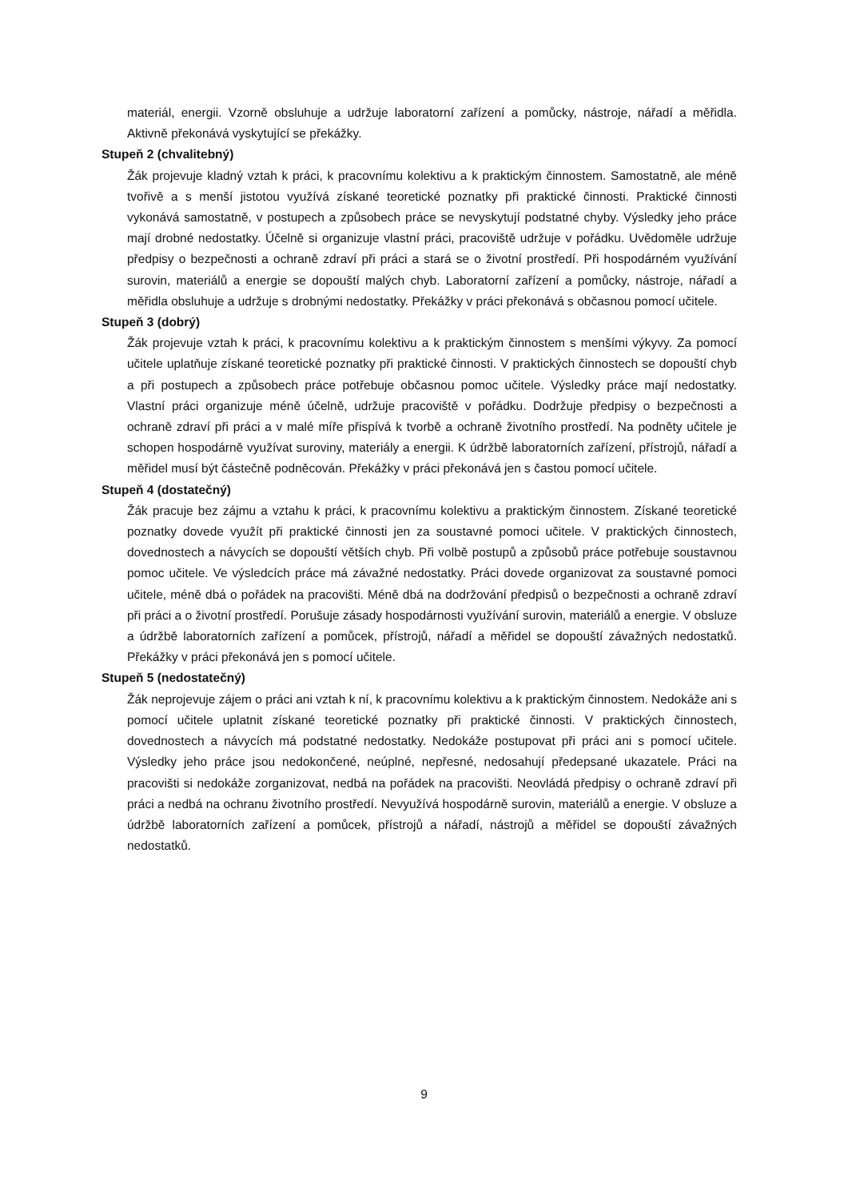materiál, energii. Vzorně obsluhuje a udržuje laboratorní zařízení a pomůcky, nástroje, nářadí a měřidla. Aktivně překonává vyskytující se překážky.
Stupeň 2 (chvalitebný)
Žák projevuje kladný vztah k práci, k pracovnímu kolektivu a k praktickým činnostem. Samostatně, ale méně tvořivě a s menší jistotou využívá získané teoretické poznatky při praktické činnosti. Praktické činnosti vykonává samostatně, v postupech a způsobech práce se nevyskytují podstatné chyby. Výsledky jeho práce mají drobné nedostatky. Účelně si organizuje vlastní práci, pracoviště udržuje v pořádku. Uvědoměle udržuje předpisy o bezpečnosti a ochraně zdraví při práci a stará se o životní prostředí. Při hospodárném využívání surovin, materiálů a energie se dopouští malých chyb. Laboratorní zařízení a pomůcky, nástroje, nářadí a měřidla obsluhuje a udržuje s drobnými nedostatky. Překážky v práci překonává s občasnou pomocí učitele.
Stupeň 3 (dobrý)
Žák projevuje vztah k práci, k pracovnímu kolektivu a k praktickým činnostem s menšími výkyvy. Za pomocí učitele uplatňuje získané teoretické poznatky při praktické činnosti. V praktických činnostech se dopouští chyb a při postupech a způsobech práce potřebuje občasnou pomoc učitele. Výsledky práce mají nedostatky. Vlastní práci organizuje méně účelně, udržuje pracoviště v pořádku. Dodržuje předpisy o bezpečnosti a ochraně zdraví při práci a v malé míře přispívá k tvorbě a ochraně životního prostředí. Na podněty učitele je schopen hospodárně využívat suroviny, materiály a energii. K údržbě laboratorních zařízení, přístrojů, nářadí a měřidel musí být částečně podněcován. Překážky v práci překonává jen s častou pomocí učitele.
Stupeň 4 (dostatečný)
Žák pracuje bez zájmu a vztahu k práci, k pracovnímu kolektivu a praktickým činnostem. Získané teoretické poznatky dovede využít při praktické činnosti jen za soustavné pomoci učitele. V praktických činnostech, dovednostech a návycích se dopouští větších chyb. Při volbě postupů a způsobů práce potřebuje soustavnou pomoc učitele. Ve výsledcích práce má závažné nedostatky. Práci dovede organizovat za soustavné pomoci učitele, méně dbá o pořádek na pracovišti. Méně dbá na dodržování předpisů o bezpečnosti a ochraně zdraví při práci a o životní prostředí. Porušuje zásady hospodárnosti využívání surovin, materiálů a energie. V obsluze a údržbě laboratorních zařízení a pomůcek, přístrojů, nářadí a měřidel se dopouští závažných nedostatků. Překážky v práci překonává jen s pomocí učitele.
Stupeň 5 (nedostatečný)
Žák neprojevuje zájem o práci ani vztah k ní, k pracovnímu kolektivu a k praktickým činnostem. Nedokáže ani s pomocí učitele uplatnit získané teoretické poznatky při praktické činnosti. V praktických činnostech, dovednostech a návycích má podstatné nedostatky. Nedokáže postupovat při práci ani s pomocí učitele. Výsledky jeho práce jsou nedokončené, neúplné, nepřesné, nedosahují předepsané ukazatele. Práci na pracovišti si nedokáže zorganizovat, nedbá na pořádek na pracovišti. Neovládá předpisy o ochraně zdraví při práci a nedbá na ochranu životního prostředí. Nevyužívá hospodárně surovin, materiálů a energie. V obsluze a údržbě laboratorních zařízení a pomůcek, přístrojů a nářadí, nástrojů a měřidel se dopouští závažných nedostatků.
9